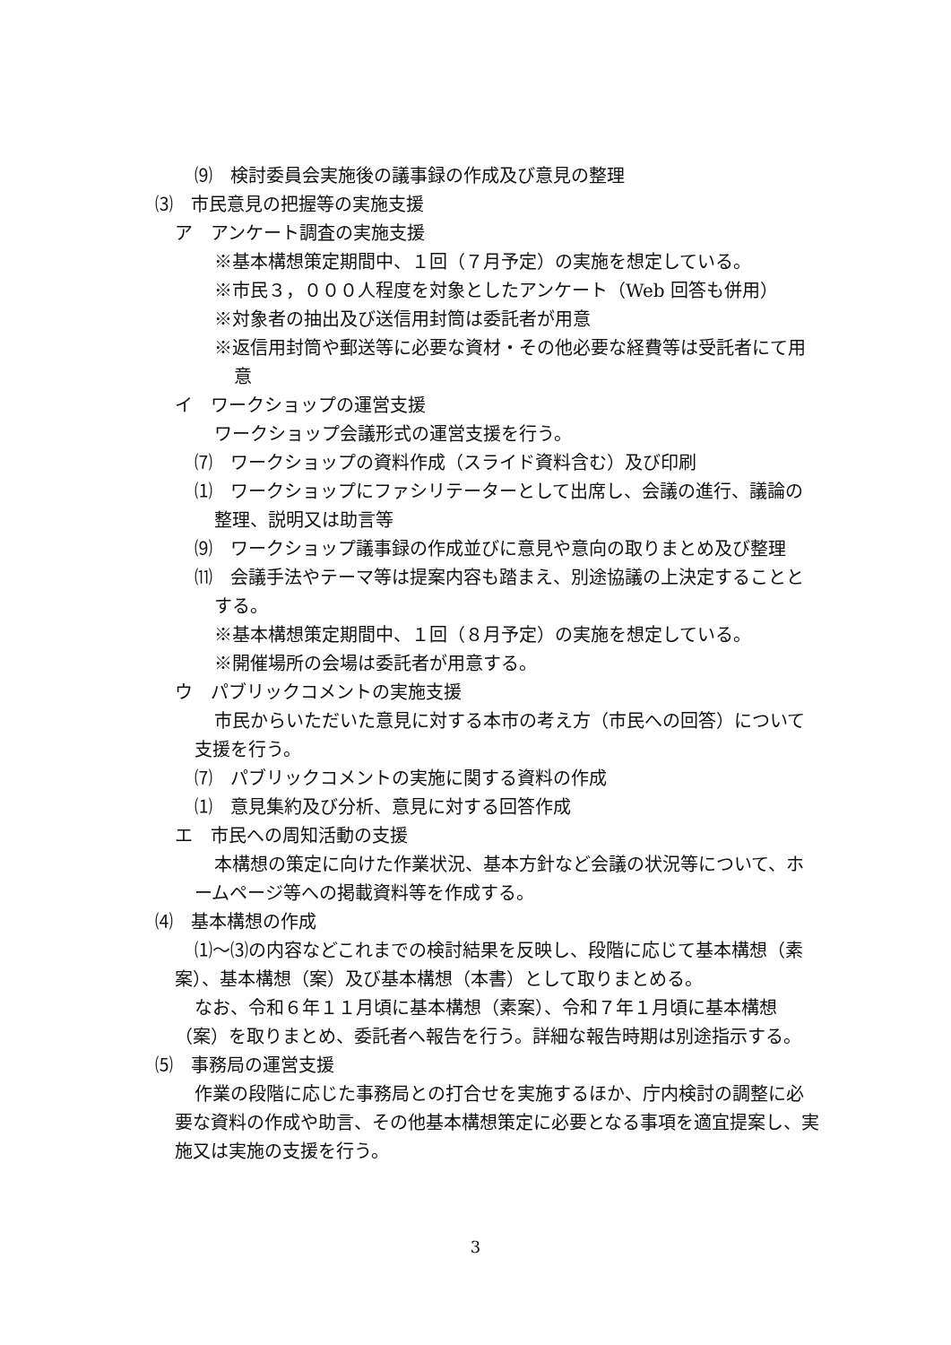⑼　検討委員会実施後の議事録の作成及び意見の整理
⑶　市民意見の把握等の実施支援
ア　アンケート調査の実施支援
※基本構想策定期間中、１回（７月予定）の実施を想定している。
※市民３，０００人程度を対象としたアンケート（Web 回答も併用）
※対象者の抽出及び送信用封筒は委託者が用意
※返信用封筒や郵送等に必要な資材・その他必要な経費等は受託者にて用意
イ　ワークショップの運営支援
ワークショップ会議形式の運営支援を行う。
⑺　ワークショップの資料作成（スライド資料含む）及び印刷
⑴　ワークショップにファシリテーターとして出席し、会議の進行、議論の整理、説明又は助言等
⑼　ワークショップ議事録の作成並びに意見や意向の取りまとめ及び整理
⑾　会議手法やテーマ等は提案内容も踏まえ、別途協議の上決定することとする。
※基本構想策定期間中、１回（８月予定）の実施を想定している。
※開催場所の会場は委託者が用意する。
ウ　パブリックコメントの実施支援
市民からいただいた意見に対する本市の考え方（市民への回答）について支援を行う。
⑺　パブリックコメントの実施に関する資料の作成
⑴　意見集約及び分析、意見に対する回答作成
エ　市民への周知活動の支援
本構想の策定に向けた作業状況、基本方針など会議の状況等について、ホームページ等への掲載資料等を作成する。
⑷　基本構想の作成
⑴～⑶の内容などこれまでの検討結果を反映し、段階に応じて基本構想（素案）、基本構想（案）及び基本構想（本書）として取りまとめる。
なお、令和６年１１月頃に基本構想（素案）、令和７年１月頃に基本構想（案）を取りまとめ、委託者へ報告を行う。詳細な報告時期は別途指示する。
⑸　事務局の運営支援
作業の段階に応じた事務局との打合せを実施するほか、庁内検討の調整に必要な資料の作成や助言、その他基本構想策定に必要となる事項を適宜提案し、実施又は実施の支援を行う。
3